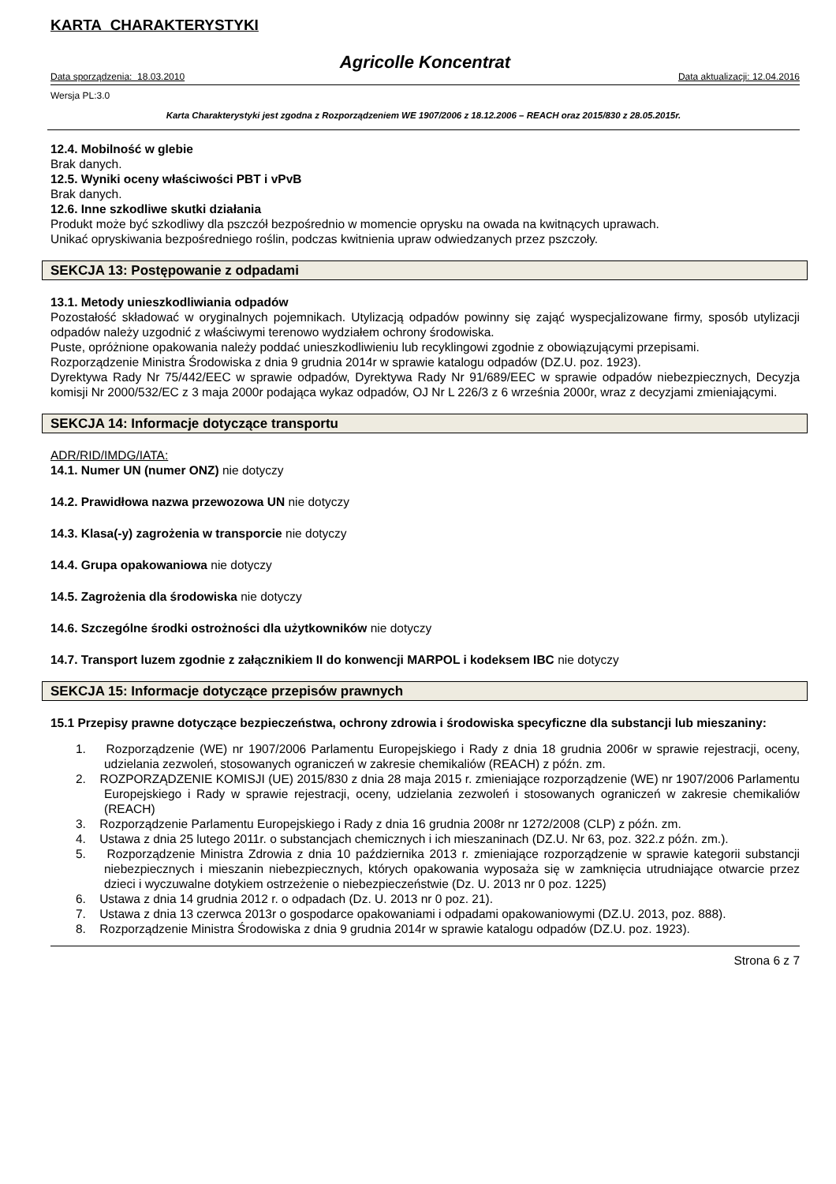KARTA CHARAKTERYSTYKI
Agricolle Koncentrat
Data sporządzenia: 18.03.2010 Data aktualizacji: 12.04.2016
Wersja PL:3.0
Karta Charakterystyki jest zgodna z Rozporządzeniem WE 1907/2006 z 18.12.2006 – REACH oraz 2015/830 z 28.05.2015r.
12.4. Mobilność w glebie
Brak danych.
12.5. Wyniki oceny właściwości PBT i vPvB
Brak danych.
12.6. Inne szkodliwe skutki działania
Produkt może być szkodliwy dla pszczół bezpośrednio w momencie oprysku na owada na kwitnących uprawach.
Unikać opryskiwania bezpośredniego roślin, podczas kwitnienia upraw odwiedzanych przez pszczoły.
SEKCJA 13: Postępowanie z odpadami
13.1. Metody unieszkodliwiania odpadów
Pozostałość składować w oryginalnych pojemnikach. Utylizacją odpadów powinny się zająć wyspecjalizowane firmy, sposób utylizacji odpadów należy uzgodnić z właściwymi terenowo wydziałem ochrony środowiska.
Puste, opróżnione opakowania należy poddać unieszkodliwieniu lub recyklingowi zgodnie z obowiązującymi przepisami.
Rozporządzenie Ministra Środowiska z dnia 9 grudnia 2014r w sprawie katalogu odpadów (DZ.U. poz. 1923).
Dyrektywa Rady Nr 75/442/EEC w sprawie odpadów, Dyrektywa Rady Nr 91/689/EEC w sprawie odpadów niebezpiecznych, Decyzja komisji Nr 2000/532/EC z 3 maja 2000r podająca wykaz odpadów, OJ Nr L 226/3 z 6 września 2000r, wraz z decyzjami zmieniającymi.
SEKCJA 14: Informacje dotyczące transportu
ADR/RID/IMDG/IATA:
14.1. Numer UN (numer ONZ) nie dotyczy
14.2. Prawidłowa nazwa przewozowa UN nie dotyczy
14.3. Klasa(-y) zagrożenia w transporcie nie dotyczy
14.4. Grupa opakowaniowa nie dotyczy
14.5. Zagrożenia dla środowiska nie dotyczy
14.6. Szczególne środki ostrożności dla użytkowników nie dotyczy
14.7. Transport luzem zgodnie z załącznikiem II do konwencji MARPOL i kodeksem IBC nie dotyczy
SEKCJA 15: Informacje dotyczące przepisów prawnych
15.1 Przepisy prawne dotyczące bezpieczeństwa, ochrony zdrowia i środowiska specyficzne dla substancji lub mieszaniny:
1. Rozporządzenie (WE) nr 1907/2006 Parlamentu Europejskiego i Rady z dnia 18 grudnia 2006r w sprawie rejestracji, oceny, udzielania zezwoleń, stosowanych ograniczeń w zakresie chemikaliów (REACH) z późn. zm.
2. ROZPORZĄDZENIE KOMISJI (UE) 2015/830 z dnia 28 maja 2015 r. zmieniające rozporządzenie (WE) nr 1907/2006 Parlamentu Europejskiego i Rady w sprawie rejestracji, oceny, udzielania zezwoleń i stosowanych ograniczeń w zakresie chemikaliów (REACH)
3. Rozporządzenie Parlamentu Europejskiego i Rady z dnia 16 grudnia 2008r nr 1272/2008 (CLP) z późn. zm.
4. Ustawa z dnia 25 lutego 2011r. o substancjach chemicznych i ich mieszaninach (DZ.U. Nr 63, poz. 322.z późn. zm.).
5. Rozporządzenie Ministra Zdrowia z dnia 10 października 2013 r. zmieniające rozporządzenie w sprawie kategorii substancji niebezpiecznych i mieszanin niebezpiecznych, których opakowania wyposaża się w zamknięcia utrudniające otwarcie przez dzieci i wyczuwalne dotykiem ostrzeżenie o niebezpieczeństwie (Dz. U. 2013 nr 0 poz. 1225)
6. Ustawa z dnia 14 grudnia 2012 r. o odpadach (Dz. U. 2013 nr 0 poz. 21).
7. Ustawa z dnia 13 czerwca 2013r o gospodarce opakowaniami i odpadami opakowaniowymi (DZ.U. 2013, poz. 888).
8. Rozporządzenie Ministra Środowiska z dnia 9 grudnia 2014r w sprawie katalogu odpadów (DZ.U. poz. 1923).
Strona 6 z 7